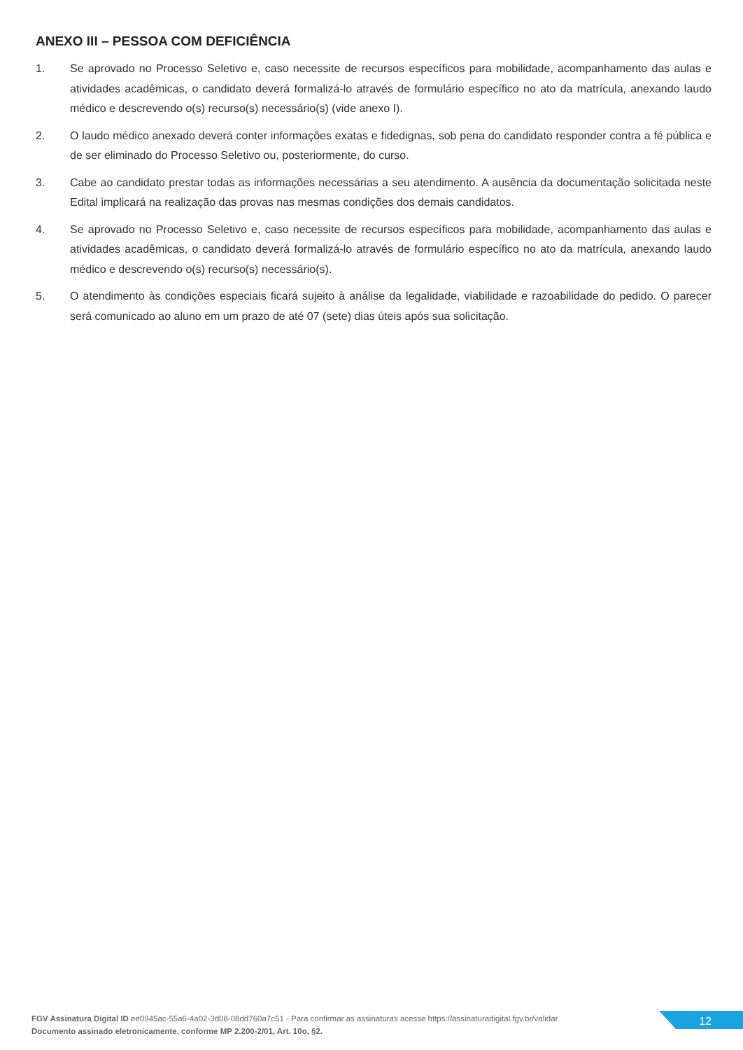ANEXO III – PESSOA COM DEFICIÊNCIA
1. Se aprovado no Processo Seletivo e, caso necessite de recursos específicos para mobilidade, acompanhamento das aulas e atividades acadêmicas, o candidato deverá formalizá-lo através de formulário específico no ato da matrícula, anexando laudo médico e descrevendo o(s) recurso(s) necessário(s) (vide anexo I).
2. O laudo médico anexado deverá conter informações exatas e fidedignas, sob pena do candidato responder contra a fé pública e de ser eliminado do Processo Seletivo ou, posteriormente, do curso.
3. Cabe ao candidato prestar todas as informações necessárias a seu atendimento. A ausência da documentação solicitada neste Edital implicará na realização das provas nas mesmas condições dos demais candidatos.
4. Se aprovado no Processo Seletivo e, caso necessite de recursos específicos para mobilidade, acompanhamento das aulas e atividades acadêmicas, o candidato deverá formalizá-lo através de formulário específico no ato da matrícula, anexando laudo médico e descrevendo o(s) recurso(s) necessário(s).
5. O atendimento às condições especiais ficará sujeito à análise da legalidade, viabilidade e razoabilidade do pedido. O parecer será comunicado ao aluno em um prazo de até 07 (sete) dias úteis após sua solicitação.
FGV Assinatura Digital ID ee0945ac-55a6-4a02-3d08-08dd760a7c51 - Para confirmar as assinaturas acesse https://assinaturadigital.fgv.br/validar
Documento assinado eletronicamente, conforme MP 2.200-2/01, Art. 10o, §2.
12